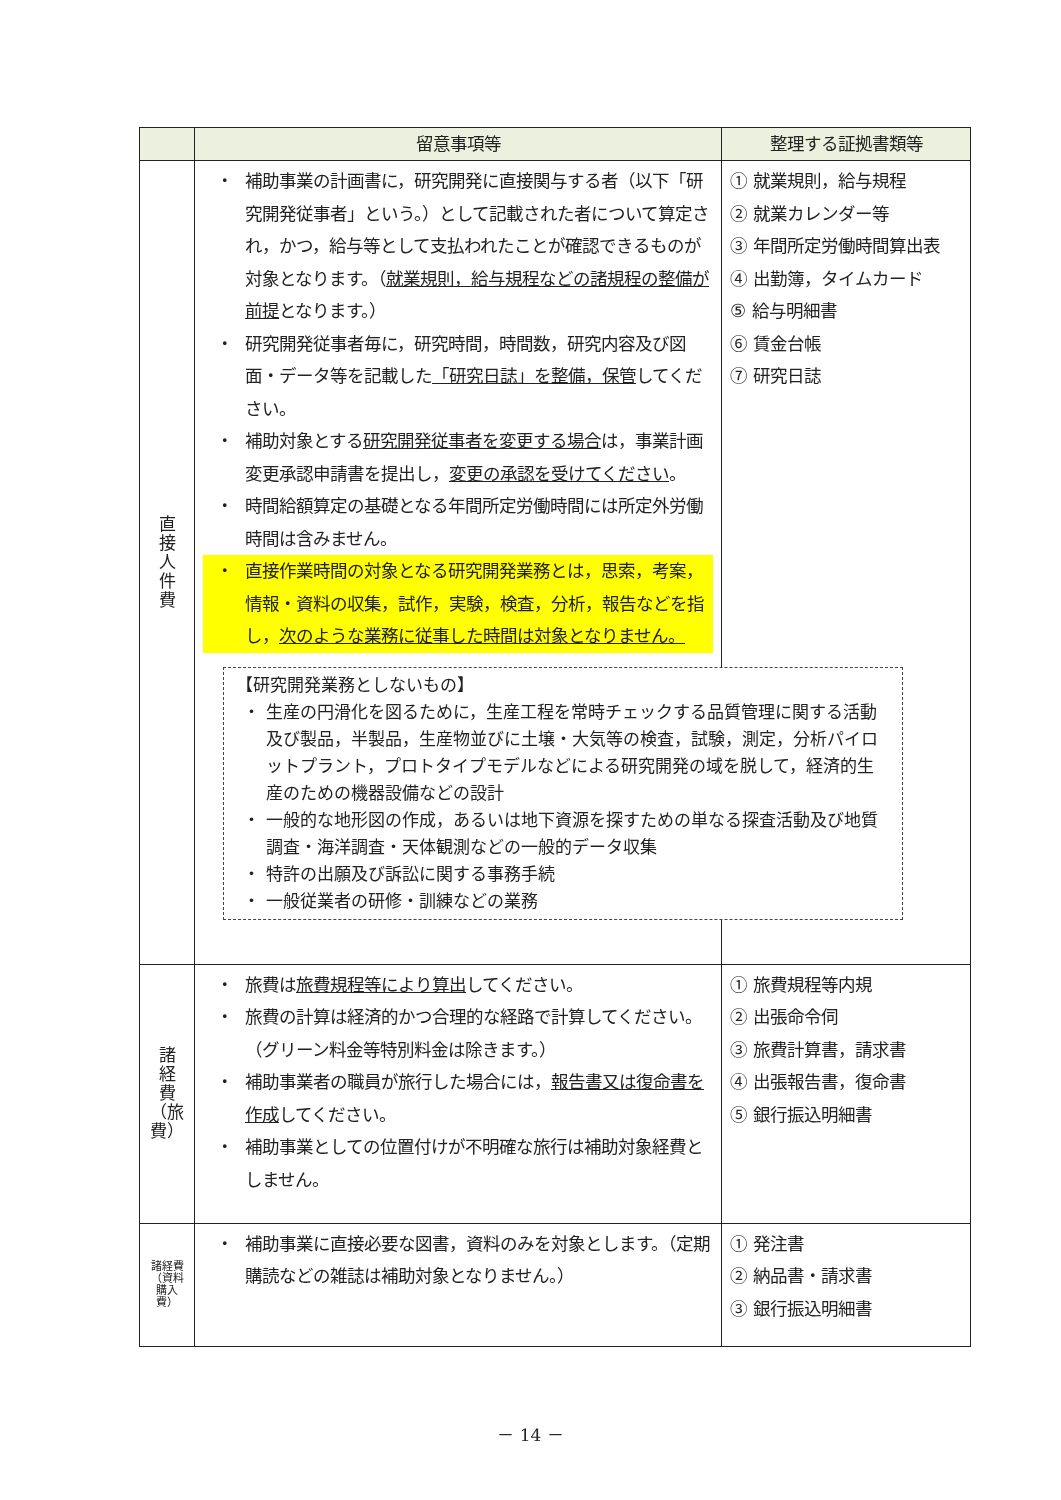| | 留意事項等 | 整理する証拠書類等 |
| --- | --- | --- |
| 直 接 人 件 費 | ・ 補助事業の計画書に，研究開発に直接関与する者（以下「研究開発従事者」という。）として記載された者について算定され，かつ，給与等として支払われたことが確認できるものが対象となります。（ 就業規則，給与規程などの諸規程の整備が前提 となります。） ・ 研究開発従事者毎に，研究時間，時間数，研究内容及び図面・データ等を記載した 「研究日誌」を整備，保管 してください。 ・ 補助対象とする 研究開発従事者を変更する場合 は，事業計画変更承認申請書を提出し， 変更の承認を受けてください 。 ・ 時間給額算定の基礎となる年間所定労働時間には所定外労働時間は含みません。 ・ 直接作業時間の対象となる研究開発業務とは，思索，考案，情報・資料の収集，試作，実験，検査，分析，報告などを指し， 次のような業務に従事した時間は対象となりません。 【研究開発業務としないもの】 ・ 生産の円滑化を図るために，生産工程を常時チェックする品質管理に関する活動及び製品，半製品，生産物並びに土壌・大気等の検査，試験，測定，分析パイロットプラント，プロトタイプモデルなどによる研究開発の域を脱して，経済的生産のための機器設備などの設計 ・ 一般的な地形図の作成，あるいは地下資源を探すための単なる探査活動及び地質調査・海洋調査・天体観測などの一般的データ収集 ・ 特許の出願及び訴訟に関する事務手続 ・ 一般従業者の研修・訓練などの業務 | ① 就業規則，給与規程 ② 就業カレンダー等 ③ 年間所定労働時間算出表 ④ 出勤簿，タイムカード ⑤ 給与明細書 ⑥ 賃金台帳 ⑦ 研究日誌 |
| 諸 経 費 （旅 費） | ・ 旅費は 旅費規程等により算出 してください。 ・ 旅費の計算は経済的かつ合理的な経路で計算してください。（グリーン料金等特別料金は除きます。） ・ 補助事業者の職員が旅行した場合には， 報告書又は復命書を作成 してください。 ・ 補助事業としての位置付けが不明確な旅行は補助対象経費としません。 | ① 旅費規程等内規 ② 出張命令伺 ③ 旅費計算書，請求書 ④ 出張報告書，復命書 ⑤ 銀行振込明細書 |
| 諸経費（資料購入費） | ・ 補助事業に直接必要な図書，資料のみを対象とします。（定期購読などの雑誌は補助対象となりません。） | ① 発注書 ② 納品書・請求書 ③ 銀行振込明細書 |
－ 14 －